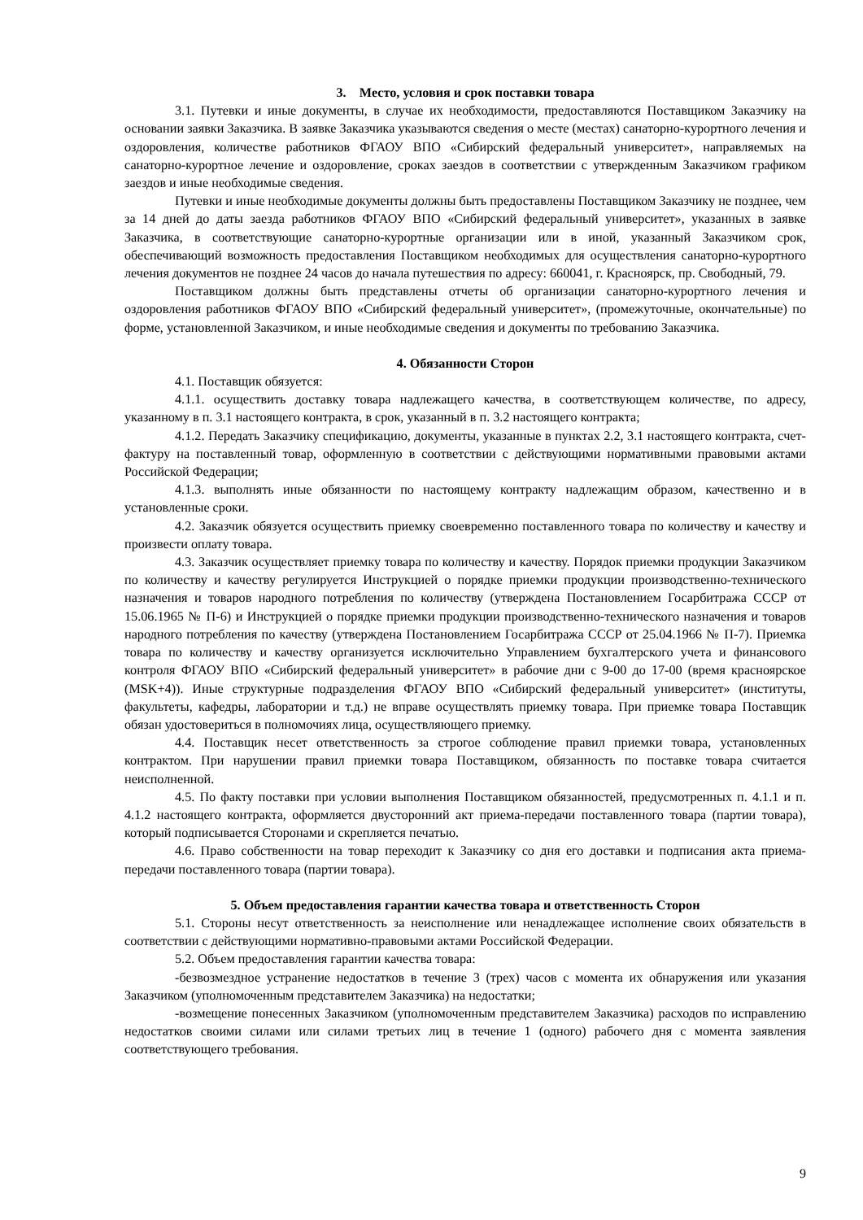3. Место, условия и срок поставки товара
3.1. Путевки и иные документы, в случае их необходимости, предоставляются Поставщиком Заказчику на основании заявки Заказчика. В заявке Заказчика указываются сведения о месте (местах) санаторно-курортного лечения и оздоровления, количестве работников ФГАОУ ВПО «Сибирский федеральный университет», направляемых на санаторно-курортное лечение и оздоровление, сроках заездов в соответствии с утвержденным Заказчиком графиком заездов и иные необходимые сведения.
Путевки и иные необходимые документы должны быть предоставлены Поставщиком Заказчику не позднее, чем за 14 дней до даты заезда работников ФГАОУ ВПО «Сибирский федеральный университет», указанных в заявке Заказчика, в соответствующие санаторно-курортные организации или в иной, указанный Заказчиком срок, обеспечивающий возможность предоставления Поставщиком необходимых для осуществления санаторно-курортного лечения документов не позднее 24 часов до начала путешествия по адресу: 660041, г. Красноярск, пр. Свободный, 79.
Поставщиком должны быть представлены отчеты об организации санаторно-курортного лечения и оздоровления работников ФГАОУ ВПО «Сибирский федеральный университет», (промежуточные, окончательные) по форме, установленной Заказчиком, и иные необходимые сведения и документы по требованию Заказчика.
4. Обязанности Сторон
4.1. Поставщик обязуется:
4.1.1. осуществить доставку товара надлежащего качества, в соответствующем количестве, по адресу, указанному в п. 3.1 настоящего контракта, в срок, указанный в п. 3.2 настоящего контракта;
4.1.2. Передать Заказчику спецификацию, документы, указанные в пунктах 2.2, 3.1 настоящего контракта, счет-фактуру на поставленный товар, оформленную в соответствии с действующими нормативными правовыми актами Российской Федерации;
4.1.3. выполнять иные обязанности по настоящему контракту надлежащим образом, качественно и в установленные сроки.
4.2. Заказчик обязуется осуществить приемку своевременно поставленного товара по количеству и качеству и произвести оплату товара.
4.3. Заказчик осуществляет приемку товара по количеству и качеству. Порядок приемки продукции Заказчиком по количеству и качеству регулируется Инструкцией о порядке приемки продукции производственно-технического назначения и товаров народного потребления по количеству (утверждена Постановлением Госарбитража СССР от 15.06.1965 № П-6) и Инструкцией о порядке приемки продукции производственно-технического назначения и товаров народного потребления по качеству (утверждена Постановлением Госарбитража СССР от 25.04.1966 № П-7). Приемка товара по количеству и качеству организуется исключительно Управлением бухгалтерского учета и финансового контроля ФГАОУ ВПО «Сибирский федеральный университет» в рабочие дни с 9-00 до 17-00 (время красноярское (MSK+4)). Иные структурные подразделения ФГАОУ ВПО «Сибирский федеральный университет» (институты, факультеты, кафедры, лаборатории и т.д.) не вправе осуществлять приемку товара. При приемке товара Поставщик обязан удостовериться в полномочиях лица, осуществляющего приемку.
4.4. Поставщик несет ответственность за строгое соблюдение правил приемки товара, установленных контрактом. При нарушении правил приемки товара Поставщиком, обязанность по поставке товара считается неисполненной.
4.5. По факту поставки при условии выполнения Поставщиком обязанностей, предусмотренных п. 4.1.1 и п. 4.1.2 настоящего контракта, оформляется двусторонний акт приема-передачи поставленного товара (партии товара), который подписывается Сторонами и скрепляется печатью.
4.6. Право собственности на товар переходит к Заказчику со дня его доставки и подписания акта приема-передачи поставленного товара (партии товара).
5. Объем предоставления гарантии качества товара и ответственность Сторон
5.1. Стороны несут ответственность за неисполнение или ненадлежащее исполнение своих обязательств в соответствии с действующими нормативно-правовыми актами Российской Федерации.
5.2. Объем предоставления гарантии качества товара:
-безвозмездное устранение недостатков в течение 3 (трех) часов с момента их обнаружения или указания Заказчиком (уполномоченным представителем Заказчика) на недостатки;
-возмещение понесенных Заказчиком (уполномоченным представителем Заказчика) расходов по исправлению недостатков своими силами или силами третьих лиц в течение 1 (одного) рабочего дня с момента заявления соответствующего требования.
9